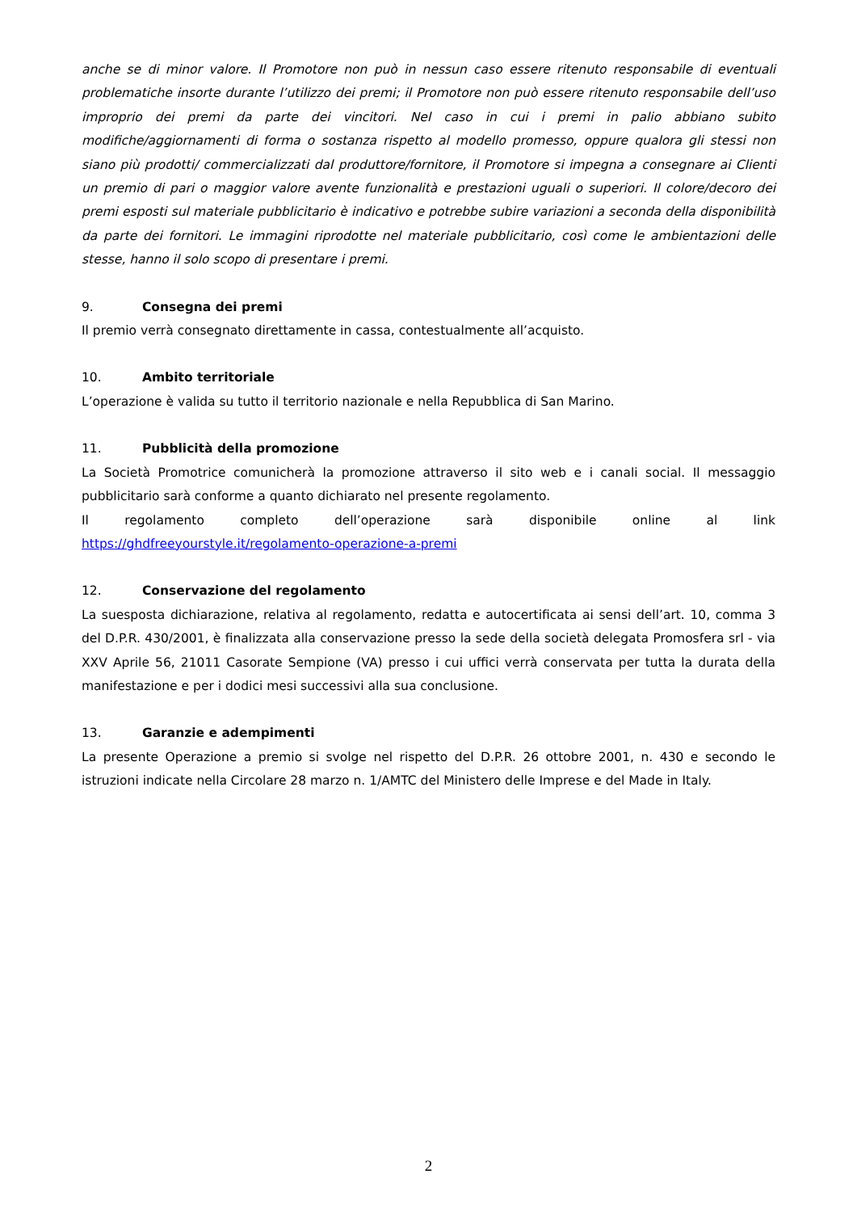anche se di minor valore. Il Promotore non può in nessun caso essere ritenuto responsabile di eventuali problematiche insorte durante l’utilizzo dei premi; il Promotore non può essere ritenuto responsabile dell’uso improprio dei premi da parte dei vincitori. Nel caso in cui i premi in palio abbiano subito modifiche/aggiornamenti di forma o sostanza rispetto al modello promesso, oppure qualora gli stessi non siano più prodotti/ commercializzati dal produttore/fornitore, il Promotore si impegna a consegnare ai Clienti un premio di pari o maggior valore avente funzionalità e prestazioni uguali o superiori. Il colore/decoro dei premi esposti sul materiale pubblicitario è indicativo e potrebbe subire variazioni a seconda della disponibilità da parte dei fornitori. Le immagini riprodotte nel materiale pubblicitario, così come le ambientazioni delle stesse, hanno il solo scopo di presentare i premi.
9. Consegna dei premi
Il premio verrà consegnato direttamente in cassa, contestualmente all’acquisto.
10. Ambito territoriale
L’operazione è valida su tutto il territorio nazionale e nella Repubblica di San Marino.
11. Pubblicità della promozione
La Società Promotrice comunicherà la promozione attraverso il sito web e i canali social. Il messaggio pubblicitario sarà conforme a quanto dichiarato nel presente regolamento.
Il regolamento completo dell’operazione sarà disponibile online al link
https://ghdfreeyourstyle.it/regolamento-operazione-a-premi
12. Conservazione del regolamento
La suesposta dichiarazione, relativa al regolamento, redatta e autocertificata ai sensi dell’art. 10, comma 3 del D.P.R. 430/2001, è finalizzata alla conservazione presso la sede della società delegata Promosfera srl - via XXV Aprile 56, 21011 Casorate Sempione (VA) presso i cui uffici verrà conservata per tutta la durata della manifestazione e per i dodici mesi successivi alla sua conclusione.
13. Garanzie e adempimenti
La presente Operazione a premio si svolge nel rispetto del D.P.R. 26 ottobre 2001, n. 430 e secondo le istruzioni indicate nella Circolare 28 marzo n. 1/AMTC del Ministero delle Imprese e del Made in Italy.
2